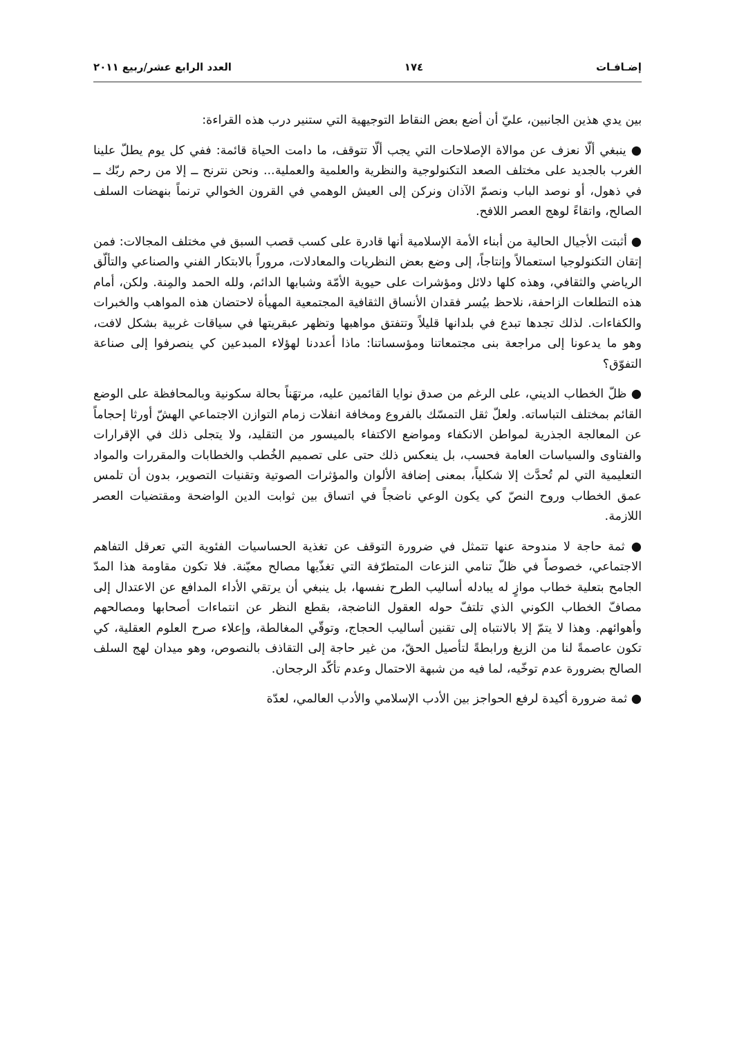إضـافـات ١٧٤ العدد الرابع عشر/ربيع ٢٠١١
بين يدي هذين الجانبين، عليّ أن أضع بعض النقاط التوجيهية التي ستنير درب هذه القراءة:
● ينبغي ألّا نعزف عن موالاة الإصلاحات التي يجب ألّا تتوقف، ما دامت الحياة قائمة: ففي كل يوم يطلّ علينا الغرب بالجديد على مختلف الصعد التكنولوجية والنظرية والعلمية والعملية... ونحن نترنح ــ إلا من رحم ربّك ــ في ذهول، أو نوصد الباب ونصمّ الآذان ونركن إلى العيش الوهمي في القرون الخوالي ترنماً بنهضات السلف الصالح، واتقاءً لوهج العصر اللافح.
● أثبتت الأجيال الحالية من أبناء الأمة الإسلامية أنها قادرة على كسب قصب السبق في مختلف المجالات: فمن إتقان التكنولوجيا استعمالاً وإنتاجاً، إلى وضع بعض النظريات والمعادلات، مروراً بالابتكار الفني والصناعي والتألّق الرياضي والثقافي، وهذه كلها دلائل ومؤشرات على حيوية الأمّة وشبابها الدائم، ولله الحمد والمِنة. ولكن، أمام هذه التطلعات الزاحفة، نلاحظ بيُسر فقدان الأنساق الثقافية المجتمعية المهيأة لاحتضان هذه المواهب والخبرات والكفاءات. لذلك تجدها تبدع في بلدانها قليلاً وتتفتق مواهبها وتظهر عبقريتها في سياقات غربية بشكل لافت، وهو ما يدعونا إلى مراجعة بنى مجتمعاتنا ومؤسساتنا: ماذا أعددنا لهؤلاء المبدعين كي ينصرفوا إلى صناعة التفوّق؟
● ظلّ الخطاب الديني، على الرغم من صدق نوايا القائمين عليه، مرتهَناً بحالة سكونية وبالمحافظة على الوضع القائم بمختلف التباساته. ولعلّ ثقل التمسّك بالفروع ومخافة انفلات زمام التوازن الاجتماعي الهشّ أورثا إحجاماً عن المعالجة الجذرية لمواطن الانكفاء ومواضع الاكتفاء بالميسور من التقليد، ولا يتجلى ذلك في الإقرارات والفتاوى والسياسات العامة فحسب، بل ينعكس ذلك حتى على تصميم الخُطب والخطابات والمقررات والمواد التعليمية التي لم تُحدَّث إلا شكلياً، بمعنى إضافة الألوان والمؤثرات الصوتية وتقنيات التصوير، بدون أن تلمس عمق الخطاب وروح النصّ كي يكون الوعي ناضجاً في اتساق بين ثوابت الدين الواضحة ومقتضيات العصر اللازمة.
● ثمة حاجة لا مندوحة عنها تتمثل في ضرورة التوقف عن تغذية الحساسيات الفئوية التي تعرقل التفاهم الاجتماعي، خصوصاً في ظلّ تنامي النزعات المتطرّفة التي تغذّيها مصالح معيّنة. فلا تكون مقاومة هذا المدّ الجامح بتعلية خطاب موازٍ له يبادله أساليب الطرح نفسها، بل ينبغي أن يرتقي الأداء المدافع عن الاعتدال إلى مصافّ الخطاب الكوني الذي تلتفّ حوله العقول الناضجة، بقطع النظر عن انتماءات أصحابها ومصالحهم وأهوائهم. وهذا لا يتمّ إلا بالانتباه إلى تقنين أساليب الحجاج، وتوقّي المغالطة، وإعلاء صرح العلوم العقلية، كي تكون عاصمةً لنا من الزيغ ورابطةً لتأصيل الحقّ، من غير حاجة إلى التقاذف بالنصوص، وهو ميدان لهج السلف الصالح بضرورة عدم توخّيه، لما فيه من شبهة الاحتمال وعدم تأكّد الرجحان.
● ثمة ضرورة أكيدة لرفع الحواجز بين الأدب الإسلامي والأدب العالمي، لعدّة